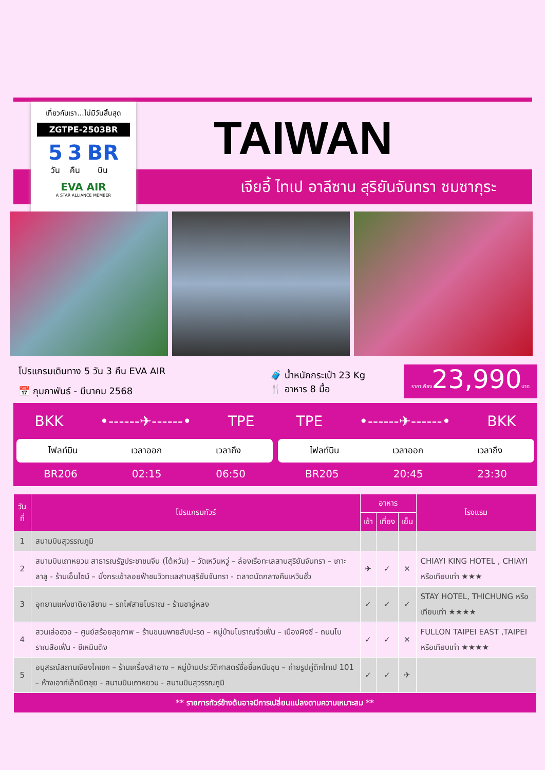เจียอี้ ไทเป อาลีซาน สุริยันจันทรา ชมซากุระ
TAIWAN
เที่ยวกับเรา...ไม่มีวันสิ้นสุด
ZGTPE-2503BR
5
วัน 3
คืน BR
บิน
EVA AIR
A STAR ALLIANCE MEMBER
โปรแกรมเดินทาง 5 วัน 3 คืน EVA AIR
📅 กุมภาพันธ์ - มีนาคม 2568
🧳 น้ำหนักกระเป๋า 23 Kg
🍴 อาหาร 8 มื้อ
ราคาเพียง23,990บาท
BKK •------✈------• TPE
ไฟลท์บิน เวลาออก เวลาถึง
BR206 02:15 06:50
TPE •------✈------• BKK
ไฟลท์บิน เวลาออก เวลาถึง
BR205 20:45 23:30
| วันที่ | โปรแกรมทัวร์ | อาหาร | | | โรงแรม |
| --- | --- | --- | --- | --- | --- |
| | | เช้า | เที่ยง | เย็น | |
| 1 | สนามบินสุวรรณภูมิ | | | | |
| 2 | สนามบินเถาหยวน สาธารณรัฐประชาชนจีน (ไต้หวัน) – วัดเหวินหวู่ – ล่องเรือทะเลสาบสุริยันจันทรา – เกาะลาลู - ร้านเอ็นไซม์ – นั่งกระเช้าลอยฟ้าชมวิวทะเลสาบสุริยันจันทรา - ตลาดนัดกลางคืนเหวินฮั่ว | ✈ | ✓ | ✕ | CHIAYI KING HOTEL , CHIAYI หรือเทียบเท่า ★★★ |
| 3 | อุทยานแห่งชาติอาลีซาน – รถไฟสายโบราณ - ร้านชาอู่หลง | ✓ | ✓ | ✓ | STAY HOTEL, THICHUNG หรือเทียบเท่า ★★★★ |
| 4 | สวนเล่อฮวอ – ศูนย์สร้อยสุขภาพ – ร้านขนมพายสับปะรด – หมู่บ้านโบราณจิ่วเฟิ่น – เมืองผิงซี - ถนนโบราณสือเฟิ่น - ซีเหมินติง | ✓ | ✓ | ✕ | FULLON TAIPEI EAST ,TAIPEI หรือเทียบเท่า ★★★★ |
| 5 | อนุสรณ์สถานเจียงไคเชก – ร้านเครื่องสำอาง – หมู่บ้านประวัติศาสตร์ซื่อซื่อหนันชุน – ถ่ายรูปคู่ตึกไทเป 101 – ห้างเอาท์เล็ทมิตซุย - สนามบินเถาหยวน - สนามบินสุวรรณภูมิ | ✓ | ✓ | ✈ | |
| ** รายการทัวร์ข้างต้นอาจมีการเปลี่ยนแปลงตามความเหมาะสม ** | | | | | |